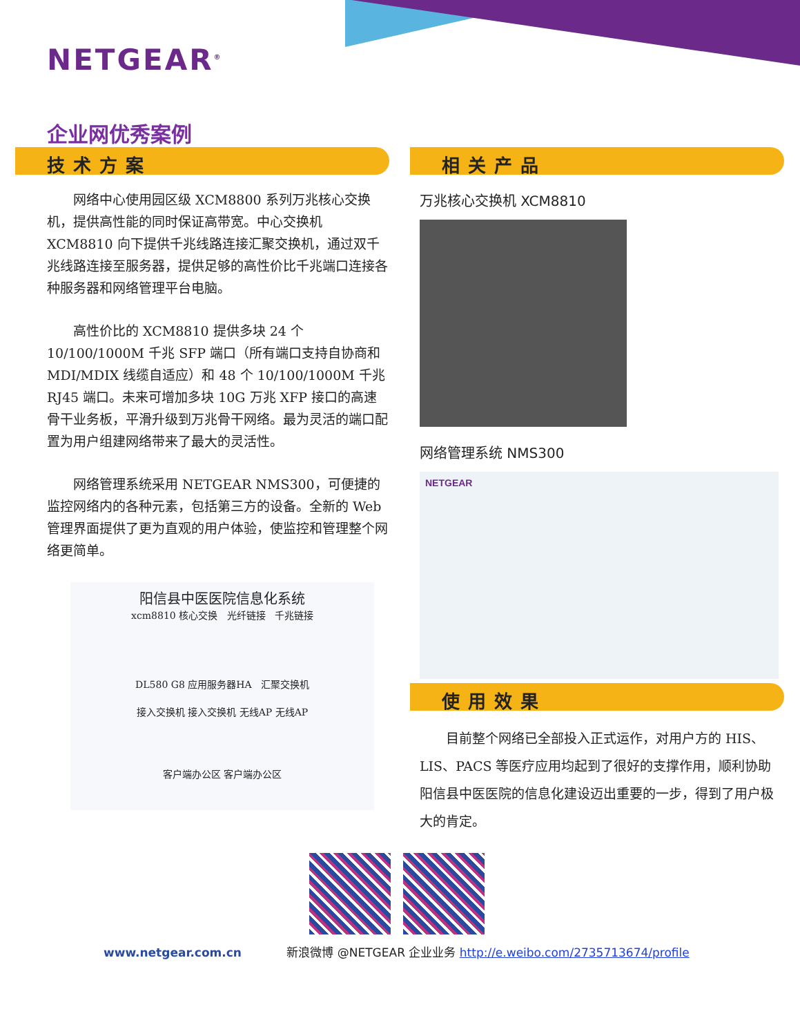NETGEAR<sup>®</sup>
企业网优秀案例
技术方案
网络中心使用园区级 XCM8800 系列万兆核心交换机，提供高性能的同时保证高带宽。中心交换机 XCM8810 向下提供千兆线路连接汇聚交换机，通过双千兆线路连接至服务器，提供足够的高性价比千兆端口连接各种服务器和网络管理平台电脑。
高性价比的 XCM8810 提供多块 24 个 10/100/1000M 千兆 SFP 端口（所有端口支持自协商和 MDI/MDIX 线缆自适应）和 48 个 10/100/1000M 千兆 RJ45 端口。未来可增加多块 10G 万兆 XFP 接口的高速骨干业务板，平滑升级到万兆骨干网络。最为灵活的端口配置为用户组建网络带来了最大的灵活性。
网络管理系统采用 NETGEAR NMS300，可便捷的监控网络内的各种元素，包括第三方的设备。全新的 Web 管理界面提供了更为直观的用户体验，使监控和管理整个网络更简单。
阳信县中医医院信息化系统
xcm8810 核心交换 光纤链接 千兆链接
DL580 G8 应用服务器HA 汇聚交换机
接入交换机 接入交换机 无线AP 无线AP
客户端办公区 客户端办公区
相关产品
万兆核心交换机 XCM8810
网络管理系统 NMS300
NETGEAR
使用效果
目前整个网络已全部投入正式运作，对用户方的 HIS、LIS、PACS 等医疗应用均起到了很好的支撑作用，顺利协助阳信县中医医院的信息化建设迈出重要的一步，得到了用户极大的肯定。
www.netgear.com.cn 新浪微博 @NETGEAR 企业业务 http://e.weibo.com/2735713674/profile